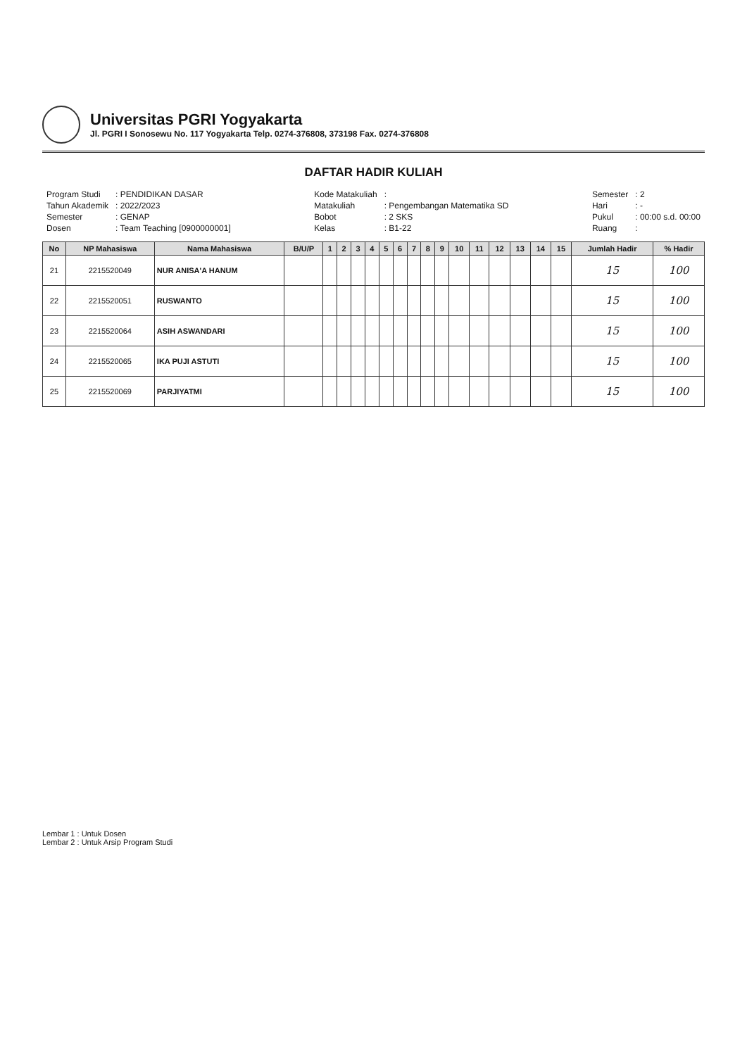Universitas PGRI Yogyakarta
Jl. PGRI I Sonosewu No. 117 Yogyakarta Telp. 0274-376808, 373198 Fax. 0274-376808
DAFTAR HADIR KULIAH
| Program Studi | : PENDIDIKAN DASAR |
| Tahun Akademik | : 2022/2023 |
| Semester | : GENAP |
| Dosen | : Team Teaching [0900000001] |
| Kode Matakuliah | : |
| Matakuliah | : Pengembangan Matematika SD |
| Bobot | : 2 SKS |
| Kelas | : B1-22 |
| Semester | : 2 |
| Hari | : - |
| Pukul | : 00:00 s.d. 00:00 |
| Ruang | : |
| No | NP Mahasiswa | Nama Mahasiswa | B/U/P | 1 | 2 | 3 | 4 | 5 | 6 | 7 | 8 | 9 | 10 | 11 | 12 | 13 | 14 | 15 | Jumlah Hadir | % Hadir |
| --- | --- | --- | --- | --- | --- | --- | --- | --- | --- | --- | --- | --- | --- | --- | --- | --- | --- | --- | --- | --- |
| 21 | 2215520049 | NUR ANISA'A HANUM | | | | | | | | | | | | | | | | | 15 | 100 |
| 22 | 2215520051 | RUSWANTO | | | | | | | | | | | | | | | | | 15 | 100 |
| 23 | 2215520064 | ASIH ASWANDARI | | | | | | | | | | | | | | | | | 15 | 100 |
| 24 | 2215520065 | IKA PUJI ASTUTI | | | | | | | | | | | | | | | | | 15 | 100 |
| 25 | 2215520069 | PARJIYATMI | | | | | | | | | | | | | | | | | 15 | 100 |
Lembar 1 : Untuk Dosen
Lembar 2 : Untuk Arsip Program Studi